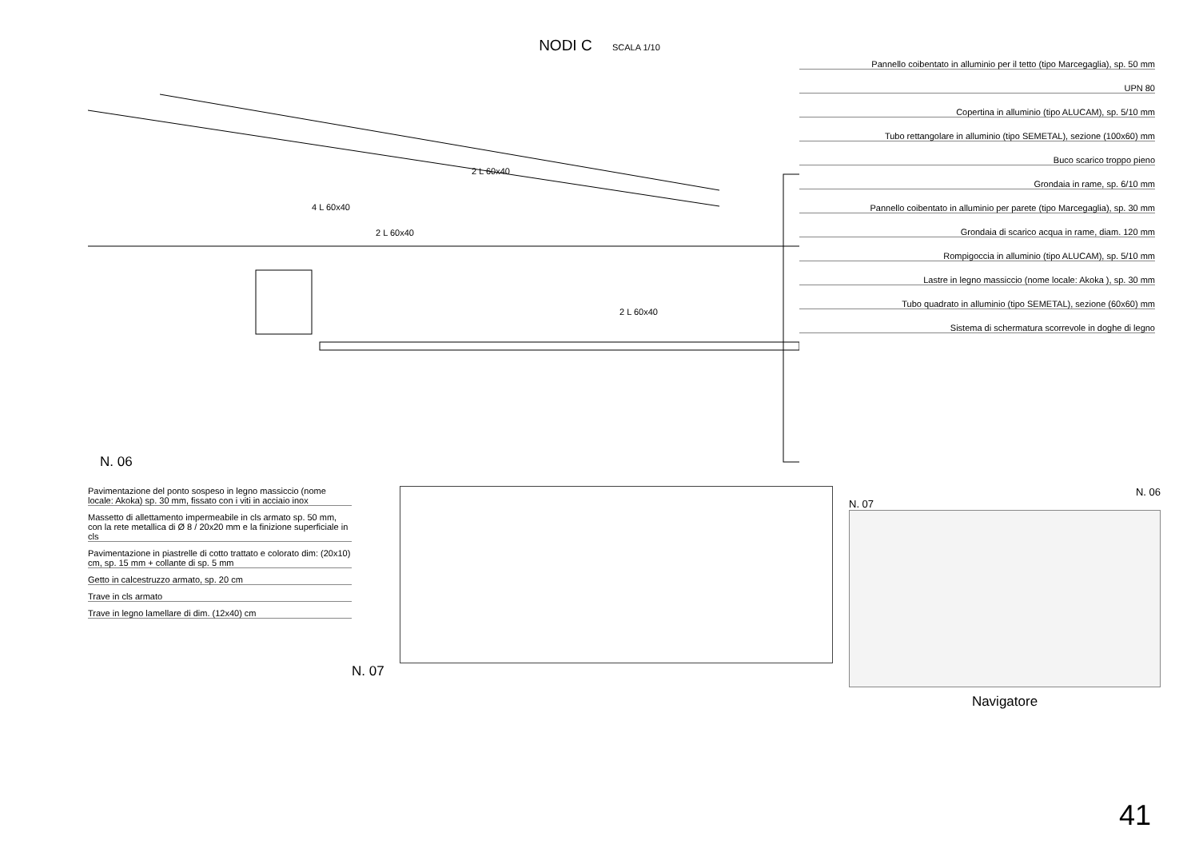NODI C SCALA 1/10
2 L 60x40
4 L 60x40
2 L 60x40
2 L 60x40
N. 06
Pannello coibentato in alluminio per il tetto (tipo Marcegaglia), sp. 50 mm
UPN 80
Copertina in alluminio (tipo ALUCAM), sp. 5/10 mm
Tubo rettangolare in alluminio (tipo SEMETAL), sezione (100x60) mm
Buco scarico troppo pieno
Grondaia in rame, sp. 6/10 mm
Pannello coibentato in alluminio per parete (tipo Marcegaglia), sp. 30 mm
Grondaia di scarico acqua in rame, diam. 120 mm
Rompigoccia in alluminio (tipo ALUCAM), sp. 5/10 mm
Lastre in legno massiccio (nome locale: Akoka ), sp. 30 mm
Tubo quadrato in alluminio (tipo SEMETAL), sezione (60x60) mm
Sistema di schermatura scorrevole in doghe di legno
Pavimentazione del ponto sospeso in legno massiccio (nome locale: Akoka) sp. 30 mm, fissato con i viti in acciaio inox
Massetto di allettamento impermeabile in cls armato sp. 50 mm, con la rete metallica di Ø 8 / 20x20 mm e la finizione superficiale in cls
Pavimentazione in piastrelle di cotto trattato e colorato dim: (20x10) cm, sp. 15 mm + collante di sp. 5 mm
Getto in calcestruzzo armato, sp. 20 cm
Trave in cls armato
Trave in legno lamellare di dim. (12x40) cm
N. 07
N. 06
N. 07
Navigatore
41